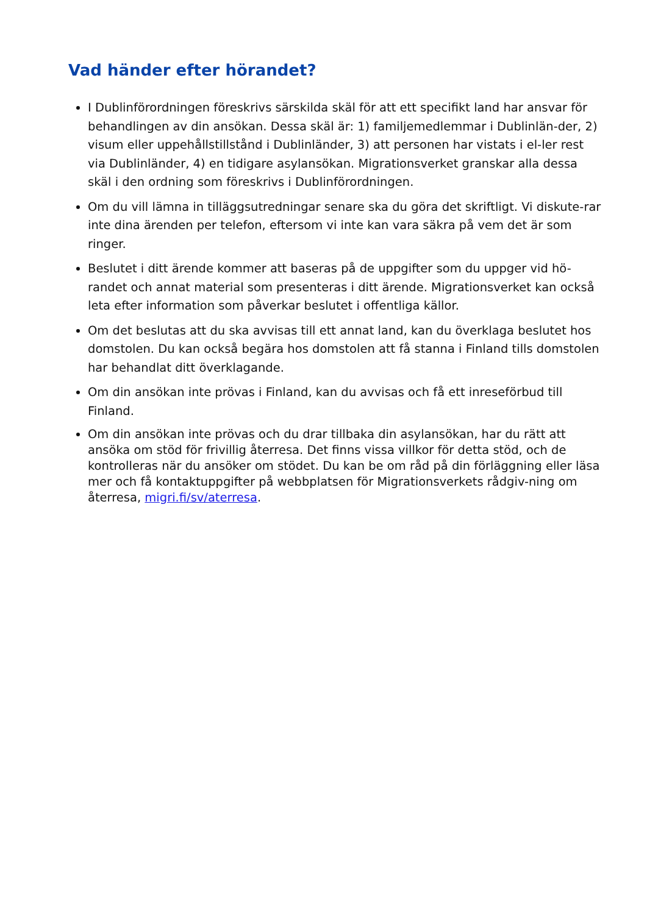Vad händer efter hörandet?
I Dublinförordningen föreskrivs särskilda skäl för att ett specifikt land har ansvar för behandlingen av din ansökan. Dessa skäl är: 1) familjemedlemmar i Dublinlän-der, 2) visum eller uppehållstillstånd i Dublinländer, 3) att personen har vistats i el-ler rest via Dublinländer, 4) en tidigare asylansökan. Migrationsverket granskar alla dessa skäl i den ordning som föreskrivs i Dublinförordningen.
Om du vill lämna in tilläggsutredningar senare ska du göra det skriftligt. Vi diskute-rar inte dina ärenden per telefon, eftersom vi inte kan vara säkra på vem det är som ringer.
Beslutet i ditt ärende kommer att baseras på de uppgifter som du uppger vid hö-randet och annat material som presenteras i ditt ärende. Migrationsverket kan också leta efter information som påverkar beslutet i offentliga källor.
Om det beslutas att du ska avvisas till ett annat land, kan du överklaga beslutet hos domstolen. Du kan också begära hos domstolen att få stanna i Finland tills domstolen har behandlat ditt överklagande.
Om din ansökan inte prövas i Finland, kan du avvisas och få ett inreseförbud till Finland.
Om din ansökan inte prövas och du drar tillbaka din asylansökan, har du rätt att ansöka om stöd för frivillig återresa. Det finns vissa villkor för detta stöd, och de kontrolleras när du ansöker om stödet. Du kan be om råd på din förläggning eller läsa mer och få kontaktuppgifter på webbplatsen för Migrationsverkets rådgiv-ning om återresa, migri.fi/sv/aterresa.